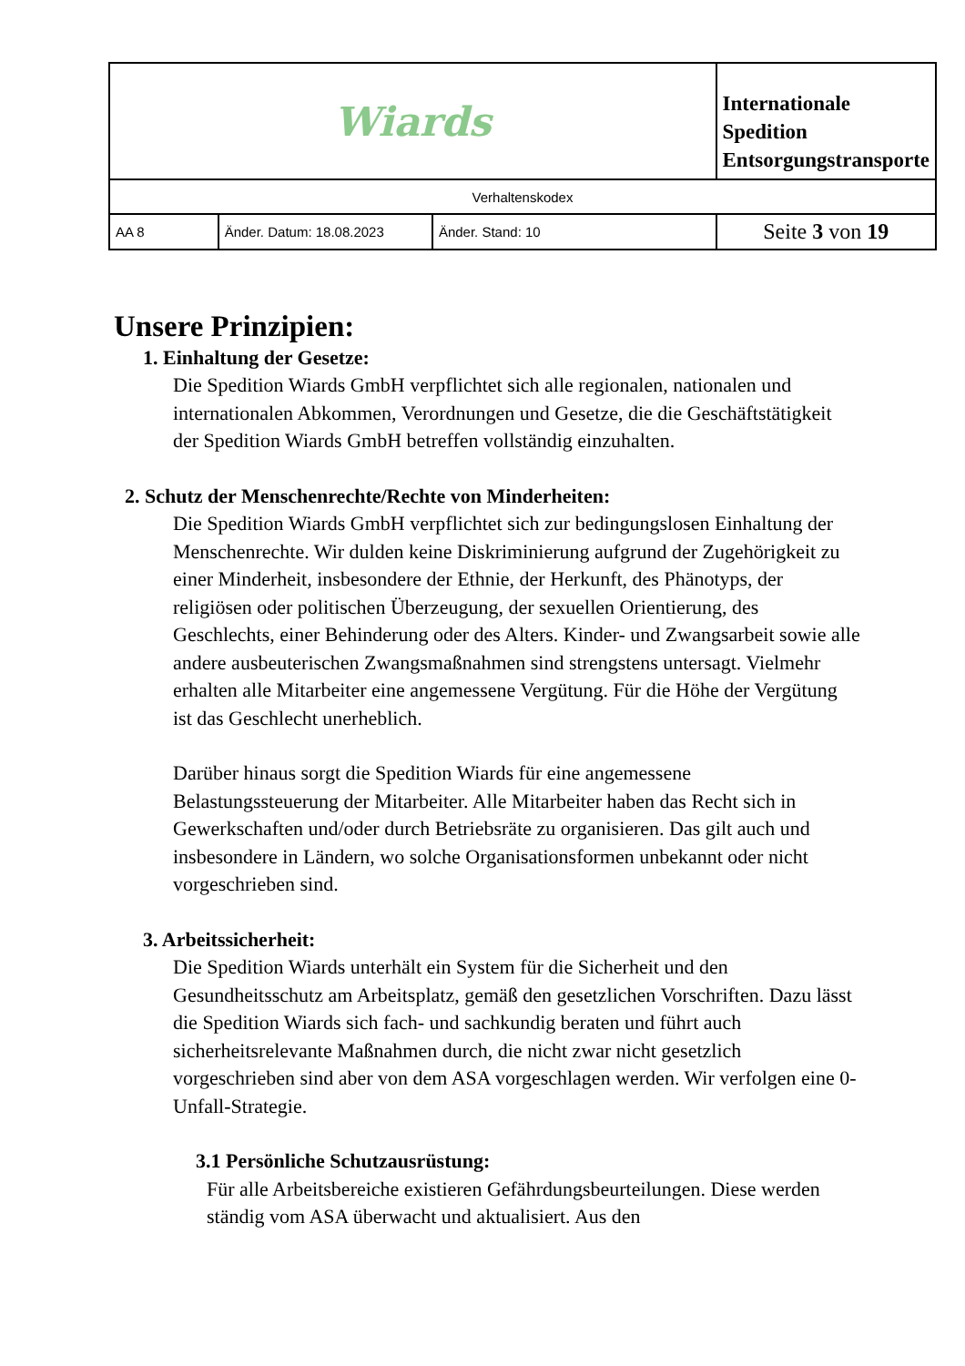| Wiards | | | Internationale Spedition Entsorgungstransporte |
| Verhaltenskodex | | | |
| AA 8 | Änder. Datum: 18.08.2023 | Änder. Stand: 10 | Seite 3 von 19 |
Unsere Prinzipien:
1. Einhaltung der Gesetze:
Die Spedition Wiards GmbH verpflichtet sich alle regionalen, nationalen und internationalen Abkommen, Verordnungen und Gesetze, die die Geschäftstätigkeit der Spedition Wiards GmbH betreffen vollständig einzuhalten.
2. Schutz der Menschenrechte/Rechte von Minderheiten:
Die Spedition Wiards GmbH verpflichtet sich zur bedingungslosen Einhaltung der Menschenrechte. Wir dulden keine Diskriminierung aufgrund der Zugehörigkeit zu einer Minderheit, insbesondere der Ethnie, der Herkunft, des Phänotyps, der religiösen oder politischen Überzeugung, der sexuellen Orientierung, des Geschlechts, einer Behinderung oder des Alters. Kinder- und Zwangsarbeit sowie alle andere ausbeuterischen Zwangsmaßnahmen sind strengstens untersagt. Vielmehr erhalten alle Mitarbeiter eine angemessene Vergütung. Für die Höhe der Vergütung ist das Geschlecht unerheblich.
Darüber hinaus sorgt die Spedition Wiards für eine angemessene Belastungssteuerung der Mitarbeiter. Alle Mitarbeiter haben das Recht sich in Gewerkschaften und/oder durch Betriebsräte zu organisieren. Das gilt auch und insbesondere in Ländern, wo solche Organisationsformen unbekannt oder nicht vorgeschrieben sind.
3. Arbeitssicherheit:
Die Spedition Wiards unterhält ein System für die Sicherheit und den Gesundheitsschutz am Arbeitsplatz, gemäß den gesetzlichen Vorschriften. Dazu lässt die Spedition Wiards sich fach- und sachkundig beraten und führt auch sicherheitsrelevante Maßnahmen durch, die nicht zwar nicht gesetzlich vorgeschrieben sind aber von dem ASA vorgeschlagen werden. Wir verfolgen eine 0-Unfall-Strategie.
3.1 Persönliche Schutzausrüstung:
Für alle Arbeitsbereiche existieren Gefährdungsbeurteilungen. Diese werden ständig vom ASA überwacht und aktualisiert. Aus den